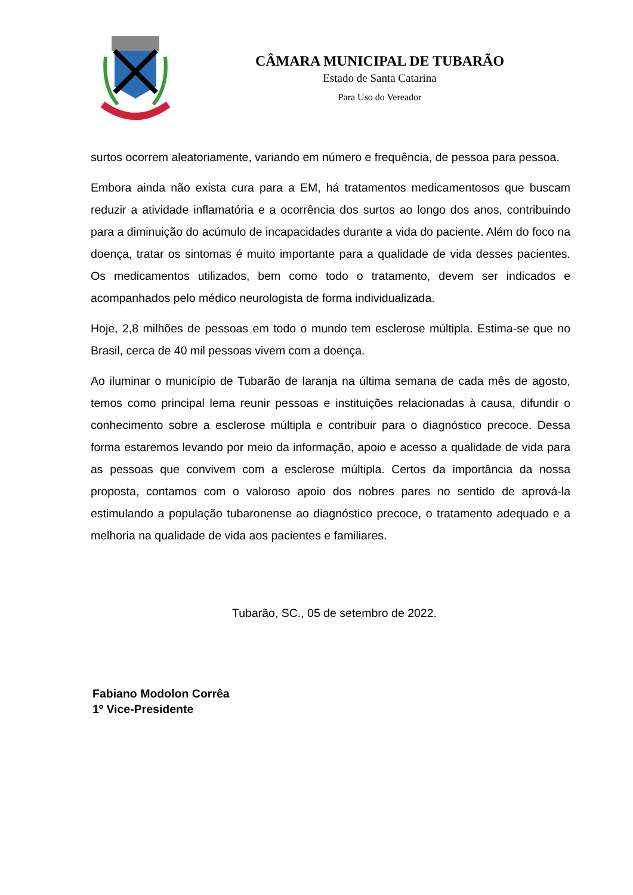CÂMARA MUNICIPAL DE TUBARÃO
Estado de Santa Catarina
Para Uso do Vereador
surtos ocorrem aleatoriamente, variando em número e frequência, de pessoa para pessoa.
Embora ainda não exista cura para a EM, há tratamentos medicamentosos que buscam reduzir a atividade inflamatória e a ocorrência dos surtos ao longo dos anos, contribuindo para a diminuição do acúmulo de incapacidades durante a vida do paciente. Além do foco na doença, tratar os sintomas é muito importante para a qualidade de vida desses pacientes. Os medicamentos utilizados, bem como todo o tratamento, devem ser indicados e acompanhados pelo médico neurologista de forma individualizada.
Hoje, 2,8 milhões de pessoas em todo o mundo tem esclerose múltipla. Estima-se que no Brasil, cerca de 40 mil pessoas vivem com a doença.
Ao iluminar o município de Tubarão de laranja na última semana de cada mês de agosto, temos como principal lema reunir pessoas e instituições relacionadas à causa, difundir o conhecimento sobre a esclerose múltipla e contribuir para o diagnóstico precoce. Dessa forma estaremos levando por meio da informação, apoio e acesso a qualidade de vida para as pessoas que convivem com a esclerose múltipla. Certos da importância da nossa proposta, contamos com o valoroso apoio dos nobres pares no sentido de aprová-la estimulando a população tubaronense ao diagnóstico precoce, o tratamento adequado e a melhoria na qualidade de vida aos pacientes e familiares.
Tubarão, SC., 05 de setembro de 2022.
Fabiano Modolon Corrêa
1º Vice-Presidente